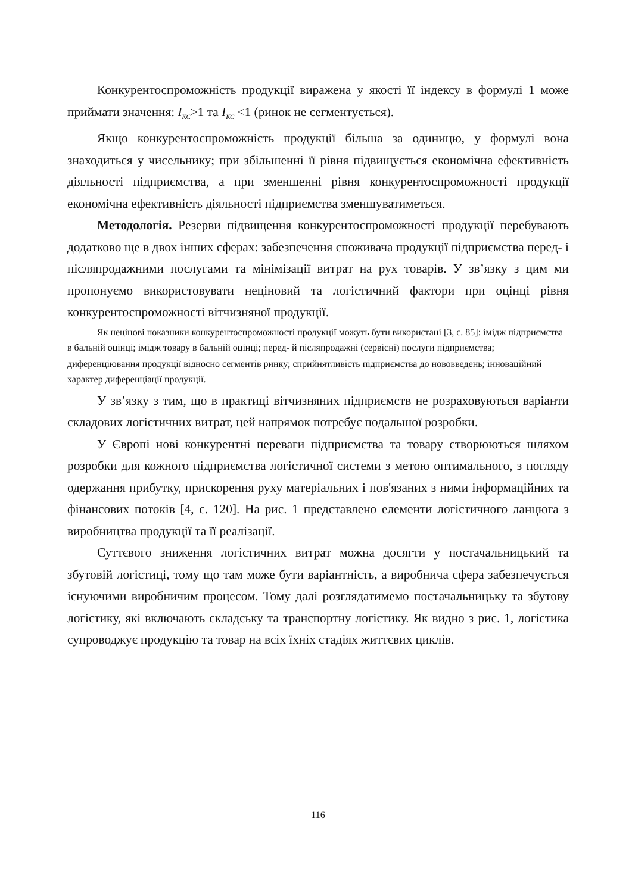Конкурентоспроможність продукції виражена у якості її індексу в формулі 1 може приймати значення: I<sub>КС</sub>>1 та I<sub>КС</sub> <1 (ринок не сегментується).
Якщо конкурентоспроможність продукції більша за одиницю, у формулі вона знаходиться у чисельнику; при збільшенні її рівня підвищується економічна ефективність діяльності підприємства, а при зменшенні рівня конкурентоспроможності продукції економічна ефективність діяльності підприємства зменшуватиметься.
Методологія. Резерви підвищення конкурентоспроможності продукції перебувають додатково ще в двох інших сферах: забезпечення споживача продукції підприємства перед- і післяпродажними послугами та мінімізації витрат на рух товарів. У зв’язку з цим ми пропонуємо використовувати неціновий та логістичний фактори при оцінці рівня конкурентоспроможності вітчизняної продукції.
Як нецінові показники конкурентоспроможності продукції можуть бути використані [3, с. 85]: імідж підприємства в бальній оцінці; імідж товару в бальній оцінці; перед- й післяпродажні (сервісні) послуги підприємства; диференціювання продукції відносно сегментів ринку; сприйнятливість підприємства до нововведень; інноваційний характер диференціації продукції.
У зв’язку з тим, що в практиці вітчизняних підприємств не розраховуються варіанти складових логістичних витрат, цей напрямок потребує подальшої розробки.
У Європі нові конкурентні переваги підприємства та товару створюються шляхом розробки для кожного підприємства логістичної системи з метою оптимального, з погляду одержання прибутку, прискорення руху матеріальних і пов'язаних з ними інформаційних та фінансових потоків [4, с. 120]. На рис. 1 представлено елементи логістичного ланцюга з виробництва продукції та її реалізації.
Суттєвого зниження логістичних витрат можна досягти у постачальницький та збутовій логістиці, тому що там може бути варіантність, а виробнича сфера забезпечується існуючими виробничим процесом. Тому далі розглядатимемо постачальницьку та збутову логістику, які включають складську та транспортну логістику. Як видно з рис. 1, логістика супроводжує продукцію та товар на всіх їхніх стадіях життєвих циклів.
116